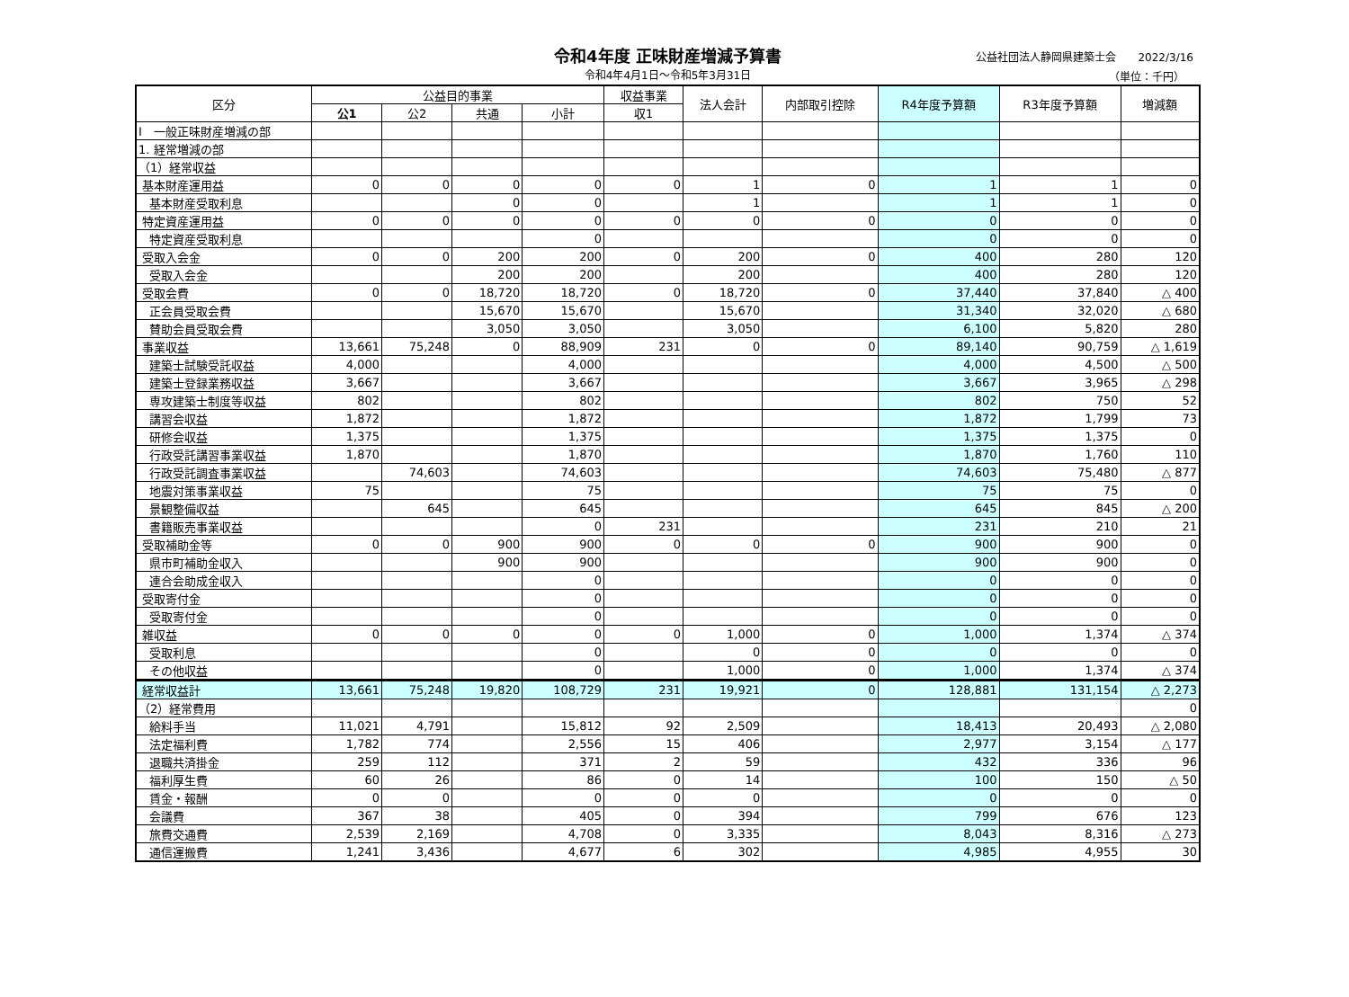令和4年度 正味財産増減予算書
令和4年4月1日～令和5年3月31日
公益社団法人静岡県建築士会　　2022/3/16
（単位：千円）
| 区分 | 公益目的事業 | | | | 収益事業 | 法人会計 | 内部取引控除 | R4年度予算額 | R3年度予算額 | 増減額 |
| --- | --- | --- | --- | --- | --- | --- | --- | --- | --- | --- |
| | 公1 | 公2 | 共通 | 小計 | 収1 | | | | | |
| Ⅰ 一般正味財産増減の部 | | | | | | | | | | |
| 1. 経常増減の部 | | | | | | | | | | |
| （1）経常収益 | | | | | | | | | | |
| 基本財産運用益 | 0 | 0 | 0 | 0 | 0 | 1 | 0 | 1 | 1 | 0 |
| 基本財産受取利息 | | | 0 | 0 | | 1 | | 1 | 1 | 0 |
| 特定資産運用益 | 0 | 0 | 0 | 0 | 0 | 0 | 0 | 0 | 0 | 0 |
| 特定資産受取利息 | | | | 0 | | | | 0 | 0 | 0 |
| 受取入会金 | 0 | 0 | 200 | 200 | 0 | 200 | 0 | 400 | 280 | 120 |
| 受取入会金 | | | 200 | 200 | | 200 | | 400 | 280 | 120 |
| 受取会費 | 0 | 0 | 18,720 | 18,720 | 0 | 18,720 | 0 | 37,440 | 37,840 | △ 400 |
| 正会員受取会費 | | | 15,670 | 15,670 | | 15,670 | | 31,340 | 32,020 | △ 680 |
| 賛助会員受取会費 | | | 3,050 | 3,050 | | 3,050 | | 6,100 | 5,820 | 280 |
| 事業収益 | 13,661 | 75,248 | 0 | 88,909 | 231 | 0 | 0 | 89,140 | 90,759 | △ 1,619 |
| 建築士試験受託収益 | 4,000 | | | 4,000 | | | | 4,000 | 4,500 | △ 500 |
| 建築士登録業務収益 | 3,667 | | | 3,667 | | | | 3,667 | 3,965 | △ 298 |
| 専攻建築士制度等収益 | 802 | | | 802 | | | | 802 | 750 | 52 |
| 講習会収益 | 1,872 | | | 1,872 | | | | 1,872 | 1,799 | 73 |
| 研修会収益 | 1,375 | | | 1,375 | | | | 1,375 | 1,375 | 0 |
| 行政受託講習事業収益 | 1,870 | | | 1,870 | | | | 1,870 | 1,760 | 110 |
| 行政受託調査事業収益 | | 74,603 | | 74,603 | | | | 74,603 | 75,480 | △ 877 |
| 地震対策事業収益 | 75 | | | 75 | | | | 75 | 75 | 0 |
| 景観整備収益 | | 645 | | 645 | | | | 645 | 845 | △ 200 |
| 書籍販売事業収益 | | | | 0 | 231 | | | 231 | 210 | 21 |
| 受取補助金等 | 0 | 0 | 900 | 900 | 0 | 0 | 0 | 900 | 900 | 0 |
| 県市町補助金収入 | | | 900 | 900 | | | | 900 | 900 | 0 |
| 連合会助成金収入 | | | | 0 | | | | 0 | 0 | 0 |
| 受取寄付金 | | | | 0 | | | | 0 | 0 | 0 |
| 受取寄付金 | | | | 0 | | | | 0 | 0 | 0 |
| 雑収益 | 0 | 0 | 0 | 0 | 0 | 1,000 | 0 | 1,000 | 1,374 | △ 374 |
| 受取利息 | | | | 0 | | 0 | 0 | 0 | 0 | 0 |
| その他収益 | | | | 0 | | 1,000 | 0 | 1,000 | 1,374 | △ 374 |
| 経常収益計 | 13,661 | 75,248 | 19,820 | 108,729 | 231 | 19,921 | 0 | 128,881 | 131,154 | △ 2,273 |
| （2）経常費用 | | | | | | | | | | 0 |
| 給料手当 | 11,021 | 4,791 | | 15,812 | 92 | 2,509 | | 18,413 | 20,493 | △ 2,080 |
| 法定福利費 | 1,782 | 774 | | 2,556 | 15 | 406 | | 2,977 | 3,154 | △ 177 |
| 退職共済掛金 | 259 | 112 | | 371 | 2 | 59 | | 432 | 336 | 96 |
| 福利厚生費 | 60 | 26 | | 86 | 0 | 14 | | 100 | 150 | △ 50 |
| 賃金・報酬 | 0 | 0 | | 0 | 0 | 0 | | 0 | 0 | 0 |
| 会議費 | 367 | 38 | | 405 | 0 | 394 | | 799 | 676 | 123 |
| 旅費交通費 | 2,539 | 2,169 | | 4,708 | 0 | 3,335 | | 8,043 | 8,316 | △ 273 |
| 通信運搬費 | 1,241 | 3,436 | | 4,677 | 6 | 302 | | 4,985 | 4,955 | 30 |